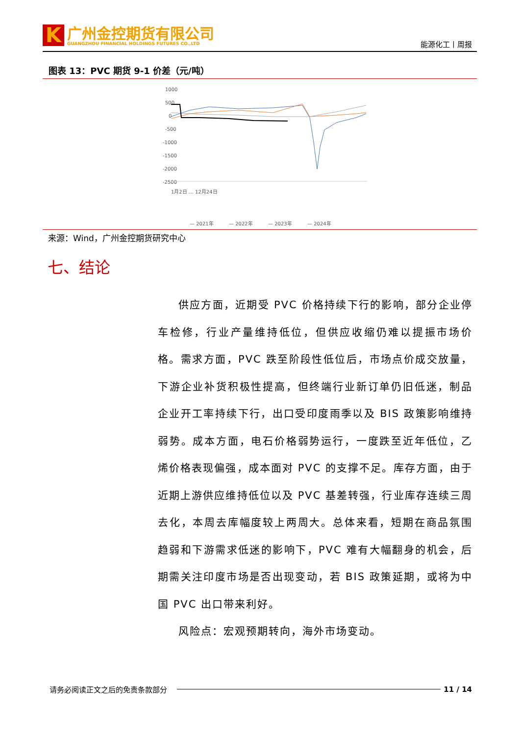K
广州金控期货有限公司
GUANGZHOU FINANCIAL HOLDINGS FUTURES CO.,LTD
能源化工丨周报
图表 13：PVC 期货 9-1 价差（元/吨）
1000
500
0
-500
-1000
-1500
-2000
-2500
— 2021年
— 2022年
— 2023年
— 2024年
1月2日 … 12月24日
来源：Wind，广州金控期货研究中心
七、结论
供应方面，近期受 PVC 价格持续下行的影响，部分企业停车检修，行业产量维持低位，但供应收缩仍难以提振市场价格。需求方面，PVC 跌至阶段性低位后，市场点价成交放量，下游企业补货积极性提高，但终端行业新订单仍旧低迷，制品企业开工率持续下行，出口受印度雨季以及 BIS 政策影响维持弱势。成本方面，电石价格弱势运行，一度跌至近年低位，乙烯价格表现偏强，成本面对 PVC 的支撑不足。库存方面，由于近期上游供应维持低位以及 PVC 基差转强，行业库存连续三周去化，本周去库幅度较上两周大。总体来看，短期在商品氛围趋弱和下游需求低迷的影响下，PVC 难有大幅翻身的机会，后期需关注印度市场是否出现变动，若 BIS 政策延期，或将为中国 PVC 出口带来利好。
风险点：宏观预期转向，海外市场变动。
请务必阅读正文之后的免责条款部分 11 / 14